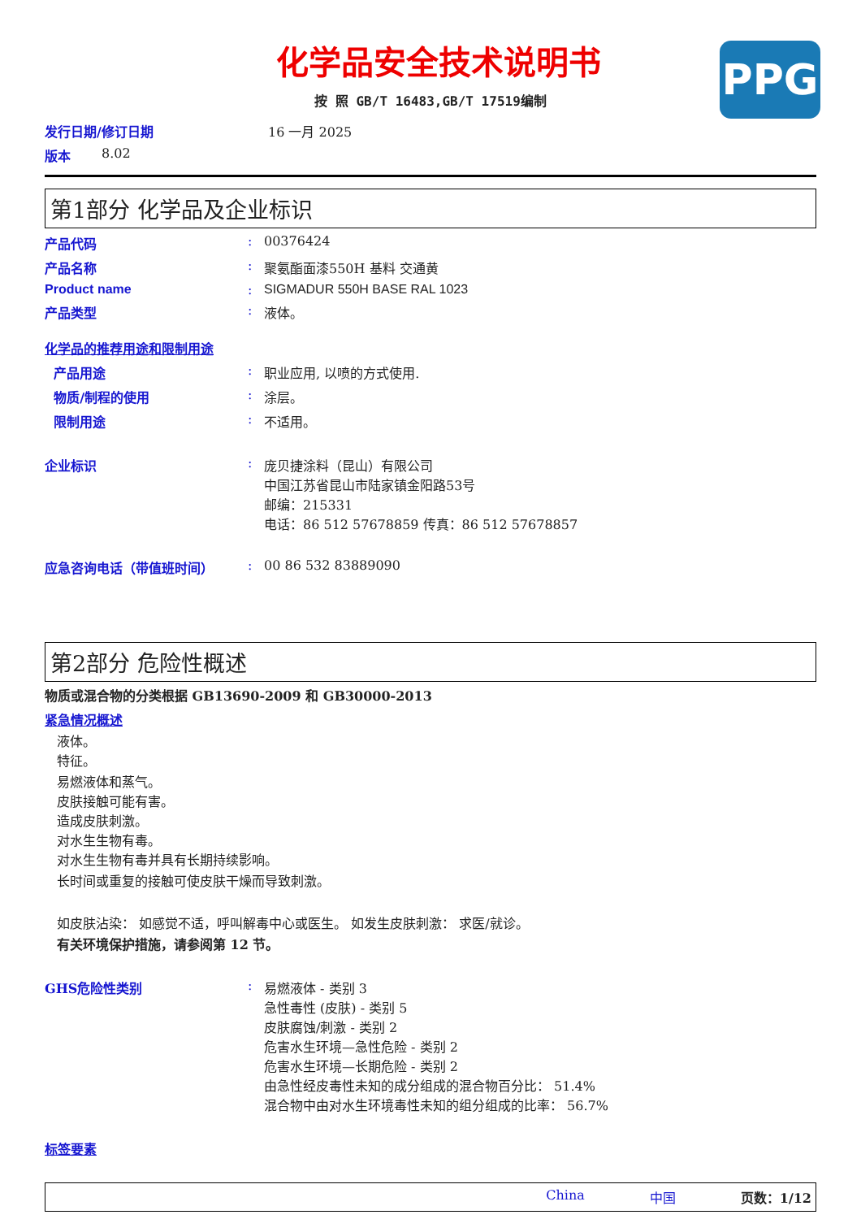PPG
化学品安全技术说明书
按 照 GB/T 16483,GB/T 17519编制
发行日期/修订日期 16 一月 2025
版本 8.02
第1部分 化学品及企业标识
产品代码: 00376424
产品名称: 聚氨酯面漆550H 基料 交通黄
Product name: SIGMADUR 550H BASE RAL 1023
产品类型: 液体。
化学品的推荐用途和限制用途
产品用途: 职业应用, 以喷的方式使用.
物质/制程的使用: 涂层。
限制用途: 不适用。
企业标识: 庞贝捷涂料（昆山）有限公司
中国江苏省昆山市陆家镇金阳路53号
邮编：215331
电话：86 512 57678859 传真：86 512 57678857
应急咨询电话（带值班时间）: 00 86 532 83889090
第2部分 危险性概述
物质或混合物的分类根据 GB13690-2009 和 GB30000-2013
紧急情况概述
液体。
特征。
易燃液体和蒸气。
皮肤接触可能有害。
造成皮肤刺激。
对水生生物有毒。
对水生生物有毒并具有长期持续影响。
长时间或重复的接触可使皮肤干燥而导致刺激。
如皮肤沾染： 如感觉不适，呼叫解毒中心或医生。 如发生皮肤刺激： 求医/就诊。
有关环境保护措施，请参阅第 12 节。
GHS危险性类别: 易燃液体 - 类别 3
急性毒性 (皮肤) - 类别 5
皮肤腐蚀/刺激 - 类别 2
危害水生环境—急性危险 - 类别 2
危害水生环境—长期危险 - 类别 2
由急性经皮毒性未知的成分组成的混合物百分比： 51.4%
混合物中由对水生环境毒性未知的组分组成的比率： 56.7%
标签要素
China 中国 页数：1/12